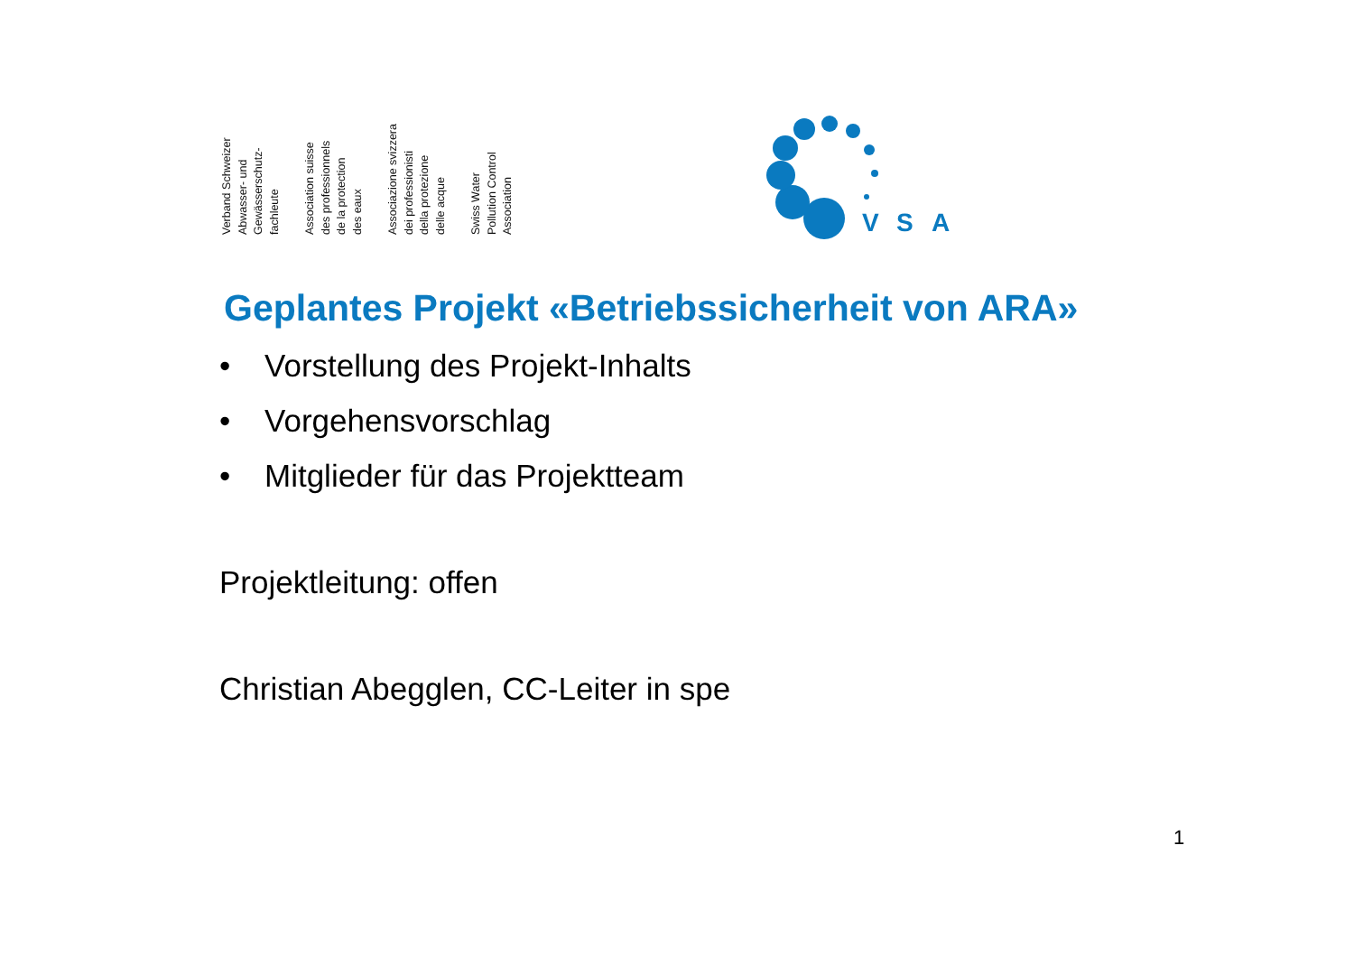Verband Schweizer
Abwasser- und
Gewässerschutz-
fachleute
Association suisse
des professionnels
de la protection
des eaux
Associazione svizzera
dei professionisti
della protezione
delle acque
Swiss Water
Pollution Control
Association
V
S
A
Geplantes Projekt «Betriebssicherheit von ARA»
• Vorstellung des Projekt-Inhalts
• Vorgehensvorschlag
• Mitglieder für das Projektteam
Projektleitung: offen
Christian Abegglen, CC-Leiter in spe
1